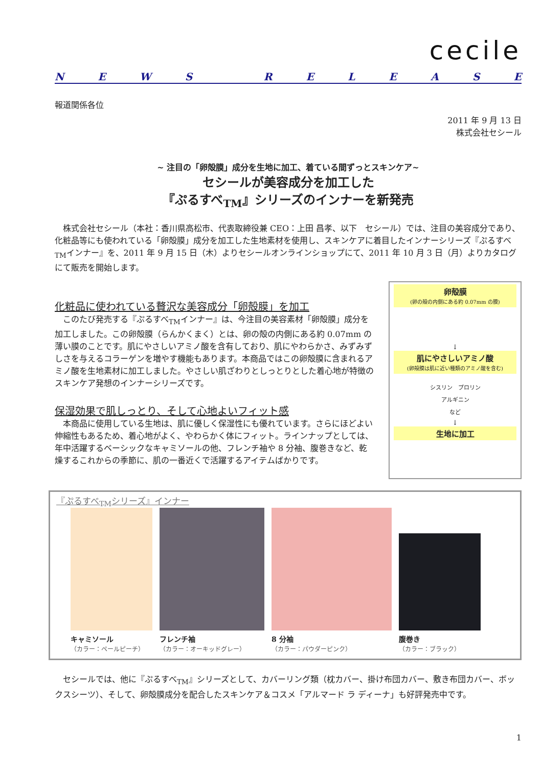cecile
NEWS RELEASE
報道関係各位
2011 年 9 月 13 日
株式会社セシール
~ 注目の「卵殻膜」成分を生地に加工、着ている間ずっとスキンケア~
セシールが美容成分を加工した
『ぷるすべ<sub>TM</sub>』シリーズのインナーを新発売
　株式会社セシール（本社：香川県高松市、代表取締役兼 CEO：上田 昌孝、以下　セシール）では、注目の美容成分であり、化粧品等にも使われている「卵殻膜」成分を加工した生地素材を使用し、スキンケアに着目したインナーシリーズ『ぷるすべ<sub>TM</sub>インナー』を、2011 年 9 月 15 日（木）よりセシールオンラインショップにて、2011 年 10 月 3 日（月）よりカタログにて販売を開始します。
化粧品に使われている贅沢な美容成分「卵殻膜」を加工
　このたび発売する『ぷるすべ<sub>TM</sub>インナー』は、今注目の美容素材「卵殻膜」成分を加工しました。この卵殻膜（らんかくまく）とは、卵の殻の内側にある約 0.07mm の薄い膜のことです。肌にやさしいアミノ酸を含有しており、肌にやわらかさ、みずみずしさを与えるコラーゲンを増やす機能もあります。本商品ではこの卵殻膜に含まれるアミノ酸を生地素材に加工しました。やさしい肌ざわりとしっとりとした着心地が特徴のスキンケア発想のインナーシリーズです。
保湿効果で肌しっとり、そして心地よいフィット感
　本商品に使用している生地は、肌に優しく保湿性にも優れています。さらにほどよい伸縮性もあるため、着心地がよく、やわらかく体にフィット。ラインナップとしては、年中活躍するベーシックなキャミソールの他、フレンチ袖や 8 分袖、腹巻きなど、乾燥するこれからの季節に、肌の一番近くで活躍するアイテムばかりです。
卵殻膜
(卵の殻の内側にある約 0.07mm の膜)
↓
肌にやさしいアミノ酸
(卵殻膜は肌に近い種類のアミノ酸を含む)
シスリン　プロリン
アルギニン
など
↓
生地に加工
『ぷるすべ<sub>TM</sub>シリーズ』インナー
キャミソール
（カラー：ペールピーチ）
フレンチ袖
（カラー：オーキッドグレー）
8 分袖
（カラー：パウダーピンク）
腹巻き
（カラー：ブラック）
　セシールでは、他に『ぷるすべ<sub>TM</sub>』シリーズとして、カバーリング類（枕カバー、掛け布団カバー、敷き布団カバー、ボックスシーツ）、そして、卵殻膜成分を配合したスキンケア＆コスメ「アルマード ラ ディーナ」も好評発売中です。
1